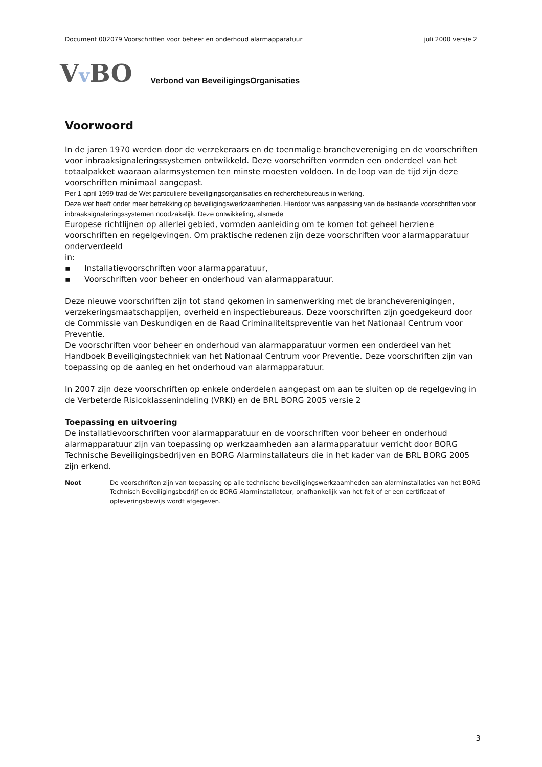Document 002079 Voorschriften voor beheer en onderhoud alarmapparatuur juli 2000 versie 2
Vv BO Verbond van BeveiligingsOrganisaties
Voorwoord
In de jaren 1970 werden door de verzekeraars en de toenmalige branchevereniging en de voorschriften voor inbraaksignaleringssystemen ontwikkeld. Deze voorschriften vormden een onderdeel van het totaalpakket waaraan alarmsystemen ten minste moesten voldoen. In de loop van de tijd zijn deze voorschriften minimaal aangepast.
Per 1 april 1999 trad de Wet particuliere beveiligingsorganisaties en recherchebureaus in werking.
Deze wet heeft onder meer betrekking op beveiligingswerkzaamheden. Hierdoor was aanpassing van de bestaande voorschriften voor inbraaksignaleringssystemen noodzakelijk. Deze ontwikkeling, alsmede
Europese richtlijnen op allerlei gebied, vormden aanleiding om te komen tot geheel herziene voorschriften en regelgevingen. Om praktische redenen zijn deze voorschriften voor alarmapparatuur onderverdeeld
in:
▪ Installatievoorschriften voor alarmapparatuur,
▪ Voorschriften voor beheer en onderhoud van alarmapparatuur.
Deze nieuwe voorschriften zijn tot stand gekomen in samenwerking met de brancheverenigingen, verzekeringsmaatschappijen, overheid en inspectiebureaus. Deze voorschriften zijn goedgekeurd door de Commissie van Deskundigen en de Raad Criminaliteitspreventie van het Nationaal Centrum voor Preventie.
De voorschriften voor beheer en onderhoud van alarmapparatuur vormen een onderdeel van het Handboek Beveiligingstechniek van het Nationaal Centrum voor Preventie. Deze voorschriften zijn van toepassing op de aanleg en het onderhoud van alarmapparatuur.
In 2007 zijn deze voorschriften op enkele onderdelen aangepast om aan te sluiten op de regelgeving in de Verbeterde Risicoklassenindeling (VRKI) en de BRL BORG 2005 versie 2
Toepassing en uitvoering
De installatievoorschriften voor alarmapparatuur en de voorschriften voor beheer en onderhoud alarmapparatuur zijn van toepassing op werkzaamheden aan alarmapparatuur verricht door BORG Technische Beveiligingsbedrijven en BORG Alarminstallateurs die in het kader van de BRL BORG 2005 zijn erkend.
Noot De voorschriften zijn van toepassing op alle technische beveiligingswerkzaamheden aan alarminstallaties van het BORG Technisch Beveiligingsbedrijf en de BORG Alarminstallateur, onafhankelijk van het feit of er een certificaat of opleveringsbewijs wordt afgegeven.
3